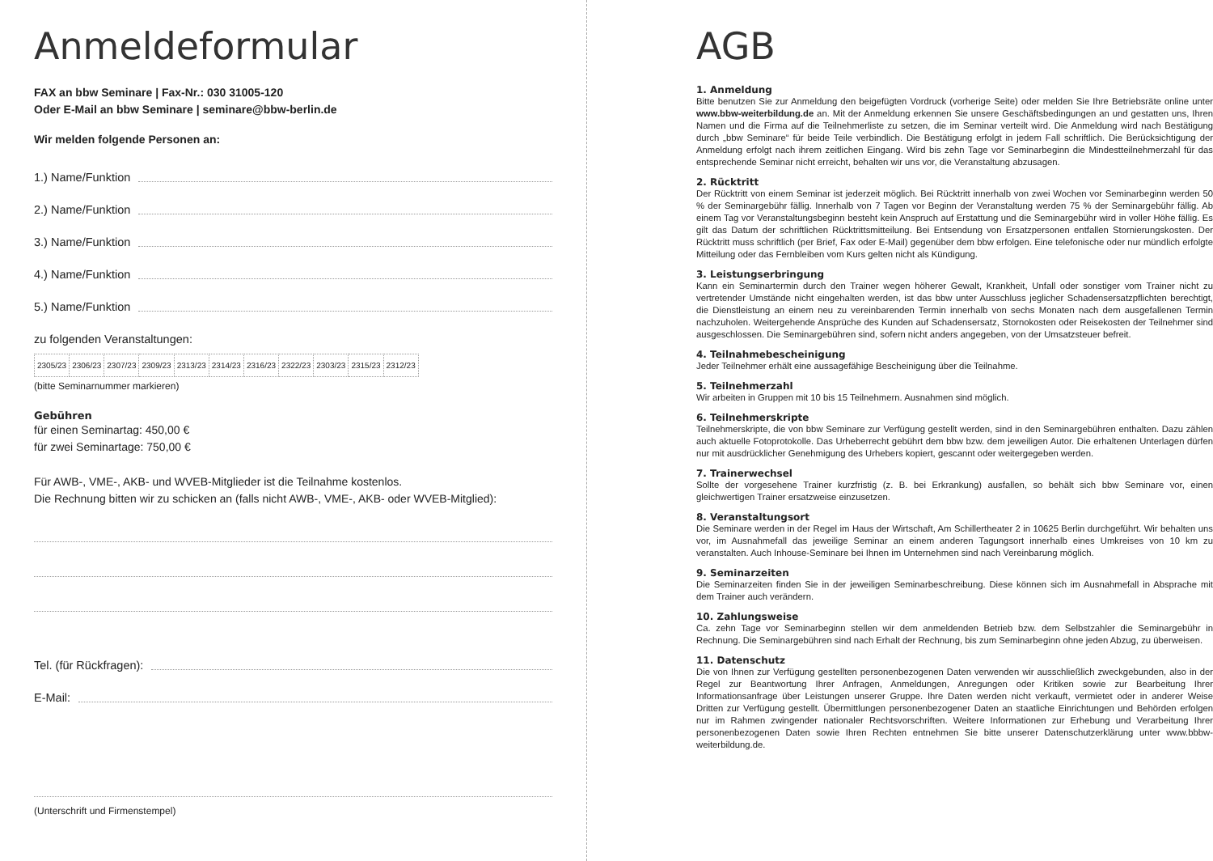Anmeldeformular
FAX an bbw Seminare | Fax-Nr.: 030 31005-120
Oder E-Mail an bbw Seminare | seminare@bbw-berlin.de
Wir melden folgende Personen an:
1.) Name/Funktion
2.) Name/Funktion
3.) Name/Funktion
4.) Name/Funktion
5.) Name/Funktion
zu folgenden Veranstaltungen:
| 2305/23 | 2306/23 | 2307/23 | 2309/23 | 2313/23 | 2314/23 | 2316/23 | 2322/23 | 2303/23 | 2315/23 | 2312/23 |
(bitte Seminarnummer markieren)
Gebühren
für einen Seminartag: 450,00 €
für zwei Seminartage: 750,00 €
Für AWB-, VME-, AKB- und WVEB-Mitglieder ist die Teilnahme kostenlos.
Die Rechnung bitten wir zu schicken an (falls nicht AWB-, VME-, AKB- oder WVEB-Mitglied):
Tel. (für Rückfragen):
E-Mail:
(Unterschrift und Firmenstempel)
AGB
1. Anmeldung
Bitte benutzen Sie zur Anmeldung den beigefügten Vordruck (vorherige Seite) oder melden Sie Ihre Betriebsräte online unter www.bbw-weiterbildung.de an. Mit der Anmeldung erkennen Sie unsere Geschäftsbedingungen an und gestatten uns, Ihren Namen und die Firma auf die Teilnehmerliste zu setzen, die im Seminar verteilt wird. Die Anmeldung wird nach Bestätigung durch „bbw Seminare“ für beide Teile verbindlich. Die Bestätigung erfolgt in jedem Fall schriftlich. Die Berücksichtigung der Anmeldung erfolgt nach ihrem zeitlichen Eingang. Wird bis zehn Tage vor Seminarbeginn die Mindestteilnehmerzahl für das entsprechende Seminar nicht erreicht, behalten wir uns vor, die Veranstaltung abzusagen.
2. Rücktritt
Der Rücktritt von einem Seminar ist jederzeit möglich. Bei Rücktritt innerhalb von zwei Wochen vor Seminarbeginn werden 50 % der Seminargebühr fällig. Innerhalb von 7 Tagen vor Beginn der Veranstaltung werden 75 % der Seminargebühr fällig. Ab einem Tag vor Veranstaltungsbeginn besteht kein Anspruch auf Erstattung und die Seminargebühr wird in voller Höhe fällig. Es gilt das Datum der schriftlichen Rücktrittsmitteilung. Bei Entsendung von Ersatzpersonen entfallen Stornierungskosten. Der Rücktritt muss schriftlich (per Brief, Fax oder E-Mail) gegenüber dem bbw erfolgen. Eine telefonische oder nur mündlich erfolgte Mitteilung oder das Fernbleiben vom Kurs gelten nicht als Kündigung.
3. Leistungserbringung
Kann ein Seminartermin durch den Trainer wegen höherer Gewalt, Krankheit, Unfall oder sonstiger vom Trainer nicht zu vertretender Umstände nicht eingehalten werden, ist das bbw unter Ausschluss jeglicher Schadensersatzpflichten berechtigt, die Dienstleistung an einem neu zu vereinbarenden Termin innerhalb von sechs Monaten nach dem ausgefallenen Termin nachzuholen. Weitergehende Ansprüche des Kunden auf Schadensersatz, Stornokosten oder Reisekosten der Teilnehmer sind ausgeschlossen. Die Seminargebühren sind, sofern nicht anders angegeben, von der Umsatzsteuer befreit.
4. Teilnahmebescheinigung
Jeder Teilnehmer erhält eine aussagefähige Bescheinigung über die Teilnahme.
5. Teilnehmerzahl
Wir arbeiten in Gruppen mit 10 bis 15 Teilnehmern. Ausnahmen sind möglich.
6. Teilnehmerskripte
Teilnehmerskripte, die von bbw Seminare zur Verfügung gestellt werden, sind in den Seminargebühren enthalten. Dazu zählen auch aktuelle Fotoprotokolle. Das Urheberrecht gebührt dem bbw bzw. dem jeweiligen Autor. Die erhaltenen Unterlagen dürfen nur mit ausdrücklicher Genehmigung des Urhebers kopiert, gescannt oder weitergegeben werden.
7. Trainerwechsel
Sollte der vorgesehene Trainer kurzfristig (z. B. bei Erkrankung) ausfallen, so behält sich bbw Seminare vor, einen gleichwertigen Trainer ersatzweise einzusetzen.
8. Veranstaltungsort
Die Seminare werden in der Regel im Haus der Wirtschaft, Am Schillertheater 2 in 10625 Berlin durchgeführt. Wir behalten uns vor, im Ausnahmefall das jeweilige Seminar an einem anderen Tagungsort innerhalb eines Umkreises von 10 km zu veranstalten. Auch Inhouse-Seminare bei Ihnen im Unternehmen sind nach Vereinbarung möglich.
9. Seminarzeiten
Die Seminarzeiten finden Sie in der jeweiligen Seminarbeschreibung. Diese können sich im Ausnahmefall in Absprache mit dem Trainer auch verändern.
10. Zahlungsweise
Ca. zehn Tage vor Seminarbeginn stellen wir dem anmeldenden Betrieb bzw. dem Selbstzahler die Seminargebühr in Rechnung. Die Seminargebühren sind nach Erhalt der Rechnung, bis zum Seminarbeginn ohne jeden Abzug, zu überweisen.
11. Datenschutz
Die von Ihnen zur Verfügung gestellten personenbezogenen Daten verwenden wir ausschließlich zweckgebunden, also in der Regel zur Beantwortung Ihrer Anfragen, Anmeldungen, Anregungen oder Kritiken sowie zur Bearbeitung Ihrer Informationsanfrage über Leistungen unserer Gruppe. Ihre Daten werden nicht verkauft, vermietet oder in anderer Weise Dritten zur Verfügung gestellt. Übermittlungen personenbezogener Daten an staatliche Einrichtungen und Behörden erfolgen nur im Rahmen zwingender nationaler Rechtsvorschriften. Weitere Informationen zur Erhebung und Verarbeitung Ihrer personenbezogenen Daten sowie Ihren Rechten entnehmen Sie bitte unserer Datenschutzerklärung unter www.bbbw-weiterbildung.de.